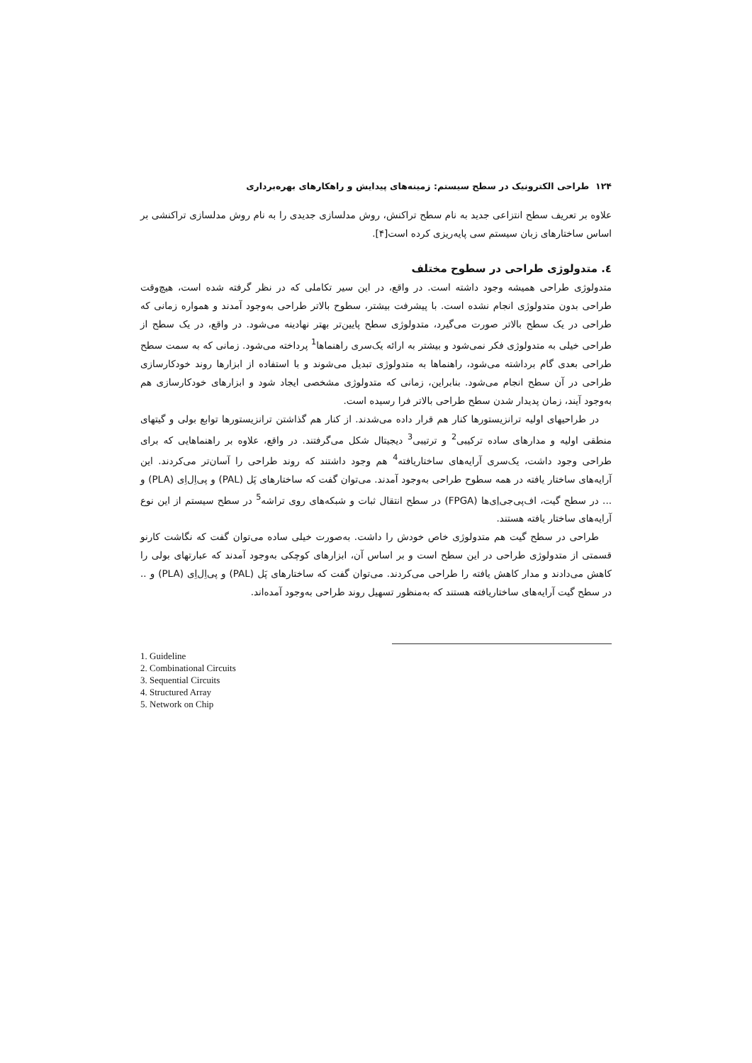۱۲۴ طراحی الکترونیک در سطح سیستم: زمینه‌های پیدایش و راهکارهای بهره‌برداری
علاوه بر تعریف سطح انتزاعی جدید به نام سطح تراکنش، روش مدلسازی جدیدی را به نام روش مدلسازی تراکنشی بر اساس ساختارهای زبان سیستم سی پایه‌ریزی کرده است[۴].
٤. متدولوژی طراحی در سطوح مختلف
متدولوژی طراحی همیشه وجود داشته است. در واقع، در این سیر تکاملی که در نظر گرفته شده است، هیچ‌وقت طراحی بدون متدولوژی انجام نشده است. با پیشرفت بیشتر، سطوح بالاتر طراحی به‌وجود آمدند و همواره زمانی که طراحی در یک سطح بالاتر صورت می‌گیرد، متدولوژی سطح پایین‌تر بهتر نهادینه می‌شود. در واقع، در یک سطح از طراحی خیلی به متدولوژی فکر نمی‌شود و بیشتر به ارائه یک‌سری راهنماها<sup>1</sup> پرداخته می‌شود. زمانی که به سمت سطح طراحی بعدی گام برداشته می‌شود، راهنماها به متدولوژی تبدیل می‌شوند و با استفاده از ابزارها روند خودکارسازی طراحی در آن سطح انجام می‌شود. بنابراین، زمانی که متدولوژی مشخصی ایجاد شود و ابزارهای خودکارسازی هم به‌وجود آیند، زمان پدیدار شدن سطح طراحی بالاتر فرا رسیده است.
در طراحیهای اولیه ترانزیستورها کنار هم قرار داده می‌شدند. از کنار هم گذاشتن ترانزیستورها توابع بولی و گیتهای منطقی اولیه و مدارهای ساده ترکیبی<sup>2</sup> و ترتیبی<sup>3</sup> دیجیتال شکل می‌گرفتند. در واقع، علاوه بر راهنماهایی که برای طراحی وجود داشت، یک‌سری آرایه‌های ساختاریافته<sup>4</sup> هم وجود داشتند که روند طراحی را آسان‌تر می‌کردند. این آرایه‌های ساختار یافته در همه سطوح طراحی به‌وجود آمدند. می‌توان گفت که ساختارهای پَل (PAL) و پی‌اِل‌اِی (PLA) و ... در سطح گیت، اف‌پی‌جی‌اِی‌ها (FPGA) در سطح انتقال ثبات و شبکه‌های روی تراشه<sup>5</sup> در سطح سیستم از این نوع آرایه‌های ساختار یافته هستند.
طراحی در سطح گیت هم متدولوژی خاص خودش را داشت. به‌صورت خیلی ساده می‌توان گفت که نگاشت کارنو قسمتی از متدولوژی طراحی در این سطح است و بر اساس آن، ابزارهای کوچکی به‌وجود آمدند که عبارتهای بولی را کاهش می‌دادند و مدار کاهش یافته را طراحی می‌کردند. می‌توان گفت که ساختارهای پَل (PAL) و پی‌اِل‌اِی (PLA) و .. در سطح گیت آرایه‌های ساختاریافته هستند که به‌منظور تسهیل روند طراحی به‌وجود آمده‌اند.
1. Guideline
2. Combinational Circuits
3. Sequential Circuits
4. Structured Array
5. Network on Chip